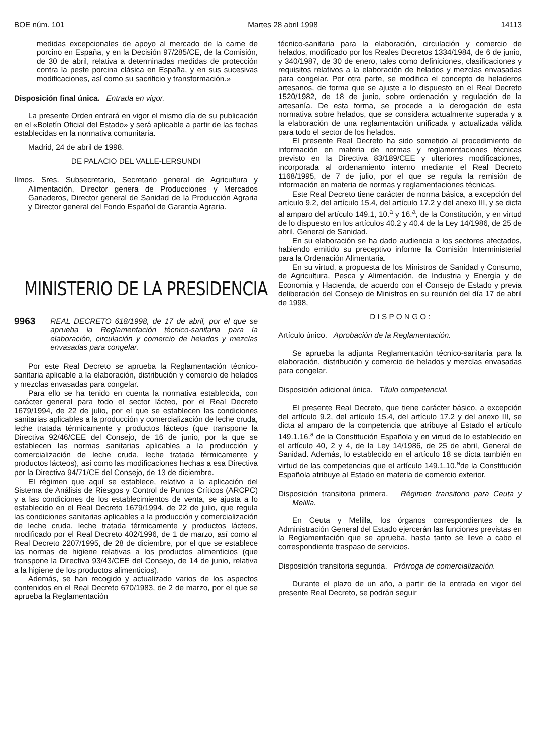BOE núm. 101 Martes 28 abril 1998 14113
medidas excepcionales de apoyo al mercado de la carne de porcino en España, y en la Decisión 97/285/CE, de la Comisión, de 30 de abril, relativa a determinadas medidas de protección contra la peste porcina clásica en España, y en sus sucesivas modificaciones, así como su sacrificio y transformación.»
Disposición final única. Entrada en vigor.
La presente Orden entrará en vigor el mismo día de su publicación en el «Boletín Oficial del Estado» y será aplicable a partir de las fechas establecidas en la normativa comunitaria.
Madrid, 24 de abril de 1998.
DE PALACIO DEL VALLE-LERSUNDI
Ilmos. Sres. Subsecretario, Secretario general de Agricultura y Alimentación, Director genera de Producciones y Mercados Ganaderos, Director general de Sanidad de la Producción Agraria y Director general del Fondo Español de Garantía Agraria.
MINISTERIO DE LA PRESIDENCIA
9963 REAL DECRETO 618/1998, de 17 de abril, por el que se aprueba la Reglamentación técnico-sanitaria para la elaboración, circulación y comercio de helados y mezclas envasadas para congelar.
Por este Real Decreto se aprueba la Reglamentación técnico-sanitaria aplicable a la elaboración, distribución y comercio de helados y mezclas envasadas para congelar.
Para ello se ha tenido en cuenta la normativa establecida, con carácter general para todo el sector lácteo, por el Real Decreto 1679/1994, de 22 de julio, por el que se establecen las condiciones sanitarias aplicables a la producción y comercialización de leche cruda, leche tratada térmicamente y productos lácteos (que transpone la Directiva 92/46/CEE del Consejo, de 16 de junio, por la que se establecen las normas sanitarias aplicables a la producción y comercialización de leche cruda, leche tratada térmicamente y productos lácteos), así como las modificaciones hechas a esa Directiva por la Directiva 94/71/CE del Consejo, de 13 de diciembre.
El régimen que aquí se establece, relativo a la aplicación del Sistema de Análisis de Riesgos y Control de Puntos Críticos (ARCPC) y a las condiciones de los establecimientos de venta, se ajusta a lo establecido en el Real Decreto 1679/1994, de 22 de julio, que regula las condiciones sanitarias aplicables a la producción y comercialización de leche cruda, leche tratada térmicamente y productos lácteos, modificado por el Real Decreto 402/1996, de 1 de marzo, así como al Real Decreto 2207/1995, de 28 de diciembre, por el que se establece las normas de higiene relativas a los productos alimenticios (que transpone la Directiva 93/43/CEE del Consejo, de 14 de junio, relativa a la higiene de los productos alimenticios).
Además, se han recogido y actualizado varios de los aspectos contenidos en el Real Decreto 670/1983, de 2 de marzo, por el que se aprueba la Reglamentación
técnico-sanitaria para la elaboración, circulación y comercio de helados, modificado por los Reales Decretos 1334/1984, de 6 de junio, y 340/1987, de 30 de enero, tales como definiciones, clasificaciones y requisitos relativos a la elaboración de helados y mezclas envasadas para congelar. Por otra parte, se modifica el concepto de heladeros artesanos, de forma que se ajuste a lo dispuesto en el Real Decreto 1520/1982, de 18 de junio, sobre ordenación y regulación de la artesanía. De esta forma, se procede a la derogación de esta normativa sobre helados, que se considera actualmente superada y a la elaboración de una reglamentación unificada y actualizada válida para todo el sector de los helados.
El presente Real Decreto ha sido sometido al procedimiento de información en materia de normas y reglamentaciones técnicas previsto en la Directiva 83/189/CEE y ulteriores modificaciones, incorporada al ordenamiento interno mediante el Real Decreto 1168/1995, de 7 de julio, por el que se regula la remisión de información en materia de normas y reglamentaciones técnicas.
Este Real Decreto tiene carácter de norma básica, a excepción del artículo 9.2, del artículo 15.4, del artículo 17.2 y del anexo III, y se dicta al amparo del artículo 149.1, 10.<sup>a</sup> y 16.<sup>a</sup>, de la Constitución, y en virtud de lo dispuesto en los artículos 40.2 y 40.4 de la Ley 14/1986, de 25 de abril, General de Sanidad.
En su elaboración se ha dado audiencia a los sectores afectados, habiendo emitido su preceptivo informe la Comisión Interministerial para la Ordenación Alimentaria.
En su virtud, a propuesta de los Ministros de Sanidad y Consumo, de Agricultura, Pesca y Alimentación, de Industria y Energía y de Economía y Hacienda, de acuerdo con el Consejo de Estado y previa deliberación del Consejo de Ministros en su reunión del día 17 de abril de 1998,
D I S P O N G O :
Artículo único. Aprobación de la Reglamentación.
Se aprueba la adjunta Reglamentación técnico-sanitaria para la elaboración, distribución y comercio de helados y mezclas envasadas para congelar.
Disposición adicional única. Título competencial.
El presente Real Decreto, que tiene carácter básico, a excepción del artículo 9.2, del artículo 15.4, del artículo 17.2 y del anexo III, se dicta al amparo de la competencia que atribuye al Estado el artículo 149.1.16.<sup>a</sup> de la Constitución Española y en virtud de lo establecido en el artículo 40, 2 y 4, de la Ley 14/1986, de 25 de abril, General de Sanidad. Además, lo establecido en el artículo 18 se dicta también en virtud de las competencias que el artículo 149.1.10.<sup>a</sup>de la Constitución Española atribuye al Estado en materia de comercio exterior.
Disposición transitoria primera. Régimen transitorio para Ceuta y Melilla.
En Ceuta y Melilla, los órganos correspondientes de la Administración General del Estado ejercerán las funciones previstas en la Reglamentación que se aprueba, hasta tanto se lleve a cabo el correspondiente traspaso de servicios.
Disposición transitoria segunda. Prórroga de comercialización.
Durante el plazo de un año, a partir de la entrada en vigor del presente Real Decreto, se podrán seguir